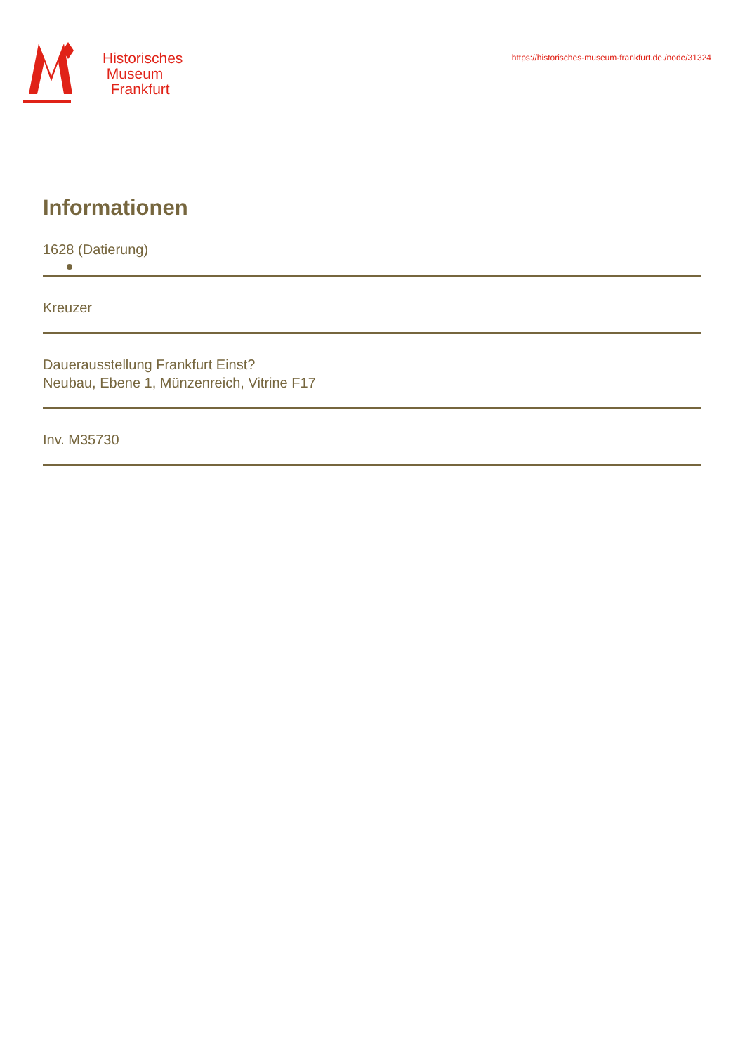Historisches
Museum
Frankfurt
https://historisches-museum-frankfurt.de./node/31324
Informationen
1628 (Datierung)
Kreuzer
Dauerausstellung Frankfurt Einst?
Neubau, Ebene 1, Münzenreich, Vitrine F17
Inv. M35730